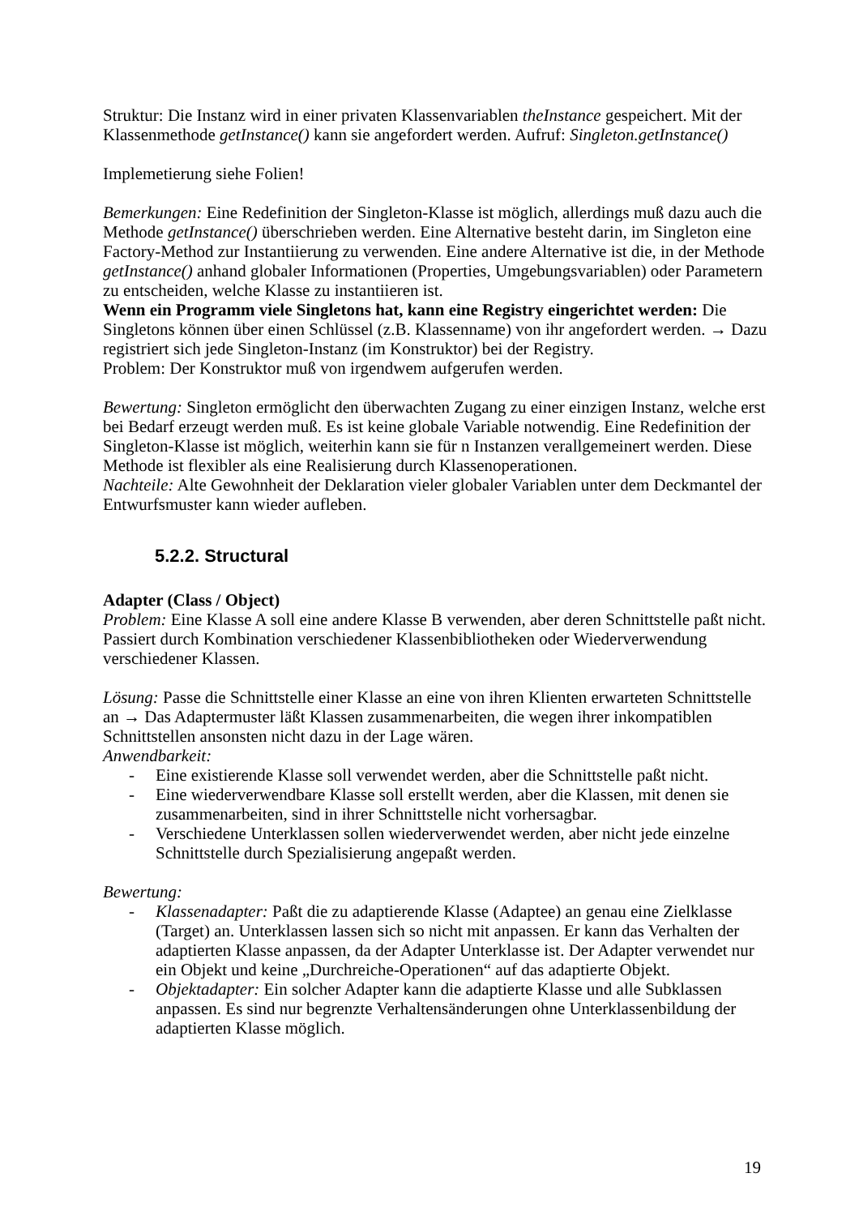Struktur: Die Instanz wird in einer privaten Klassenvariablen theInstance gespeichert. Mit der Klassenmethode getInstance() kann sie angefordert werden. Aufruf: Singleton.getInstance()
Implemetierung siehe Folien!
Bemerkungen: Eine Redefinition der Singleton-Klasse ist möglich, allerdings muß dazu auch die Methode getInstance() überschrieben werden. Eine Alternative besteht darin, im Singleton eine Factory-Method zur Instantiierung zu verwenden. Eine andere Alternative ist die, in der Methode getInstance() anhand globaler Informationen (Properties, Umgebungsvariablen) oder Parametern zu entscheiden, welche Klasse zu instantiieren ist.
Wenn ein Programm viele Singletons hat, kann eine Registry eingerichtet werden: Die Singletons können über einen Schlüssel (z.B. Klassenname) von ihr angefordert werden. → Dazu registriert sich jede Singleton-Instanz (im Konstruktor) bei der Registry.
Problem: Der Konstruktor muß von irgendwem aufgerufen werden.
Bewertung: Singleton ermöglicht den überwachten Zugang zu einer einzigen Instanz, welche erst bei Bedarf erzeugt werden muß. Es ist keine globale Variable notwendig. Eine Redefinition der Singleton-Klasse ist möglich, weiterhin kann sie für n Instanzen verallgemeinert werden. Diese Methode ist flexibler als eine Realisierung durch Klassenoperationen.
Nachteile: Alte Gewohnheit der Deklaration vieler globaler Variablen unter dem Deckmantel der Entwurfsmuster kann wieder aufleben.
5.2.2. Structural
Adapter (Class / Object)
Problem: Eine Klasse A soll eine andere Klasse B verwenden, aber deren Schnittstelle paßt nicht. Passiert durch Kombination verschiedener Klassenbibliotheken oder Wiederverwendung verschiedener Klassen.
Lösung: Passe die Schnittstelle einer Klasse an eine von ihren Klienten erwarteten Schnittstelle an → Das Adaptermuster läßt Klassen zusammenarbeiten, die wegen ihrer inkompatiblen Schnittstellen ansonsten nicht dazu in der Lage wären.
Anwendbarkeit:
- Eine existierende Klasse soll verwendet werden, aber die Schnittstelle paßt nicht.
- Eine wiederverwendbare Klasse soll erstellt werden, aber die Klassen, mit denen sie zusammenarbeiten, sind in ihrer Schnittstelle nicht vorhersagbar.
- Verschiedene Unterklassen sollen wiederverwendet werden, aber nicht jede einzelne Schnittstelle durch Spezialisierung angepaßt werden.
Bewertung:
- Klassenadapter: Paßt die zu adaptierende Klasse (Adaptee) an genau eine Zielklasse (Target) an. Unterklassen lassen sich so nicht mit anpassen. Er kann das Verhalten der adaptierten Klasse anpassen, da der Adapter Unterklasse ist. Der Adapter verwendet nur ein Objekt und keine „Durchreiche-Operationen“ auf das adaptierte Objekt.
- Objektadapter: Ein solcher Adapter kann die adaptierte Klasse und alle Subklassen anpassen. Es sind nur begrenzte Verhaltensänderungen ohne Unterklassenbildung der adaptierten Klasse möglich.
19